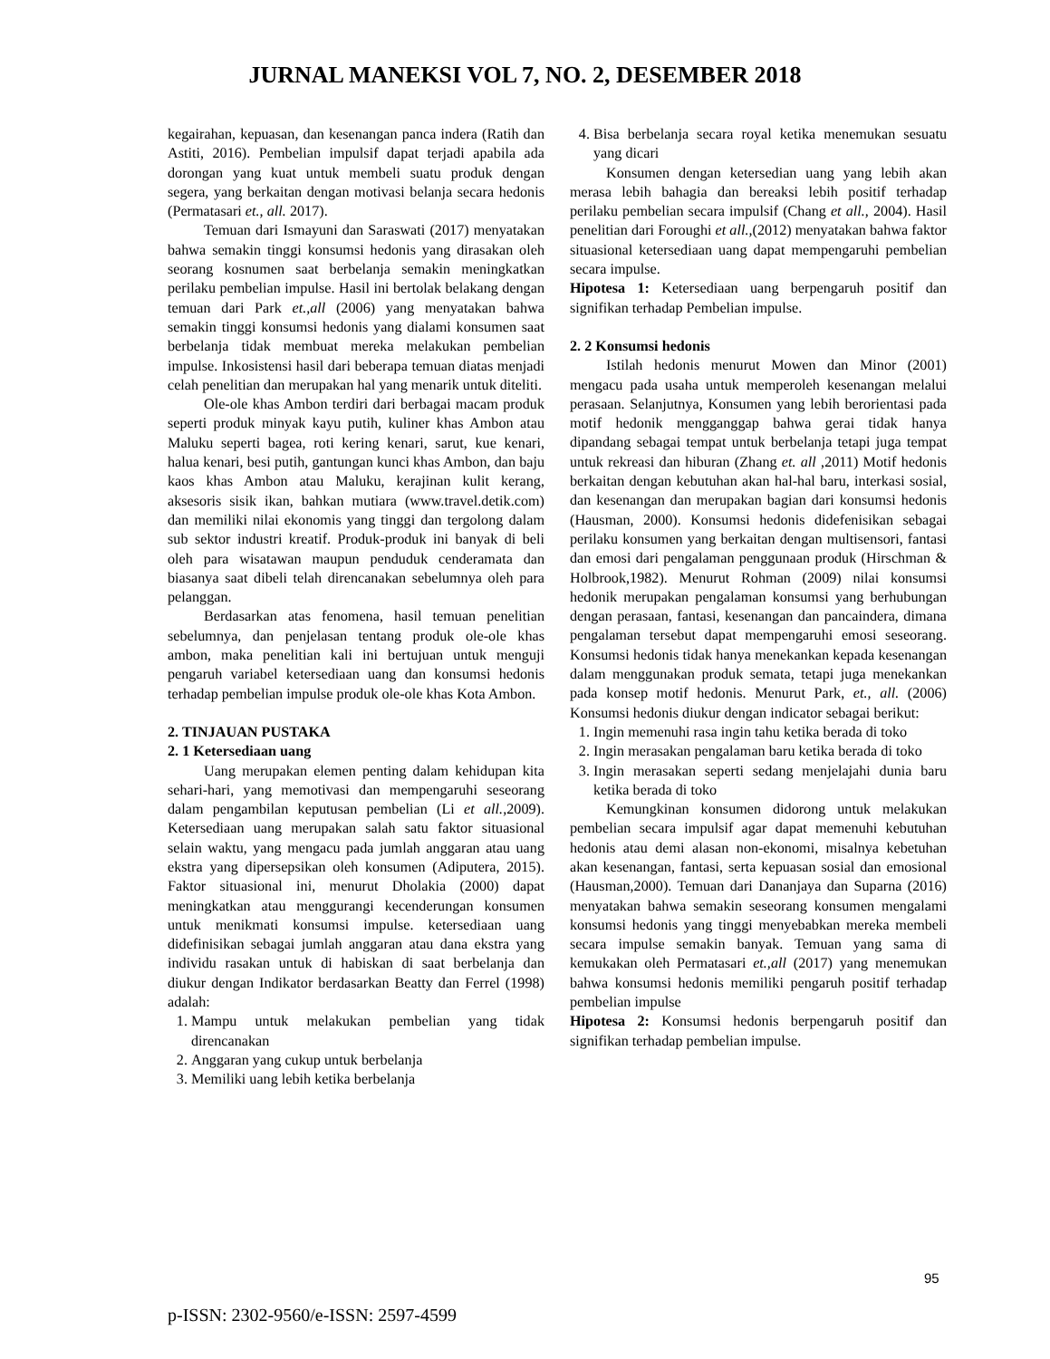JURNAL MANEKSI VOL 7, NO. 2, DESEMBER 2018
kegairahan, kepuasan, dan kesenangan panca indera (Ratih dan Astiti, 2016). Pembelian impulsif dapat terjadi apabila ada dorongan yang kuat untuk membeli suatu produk dengan segera, yang berkaitan dengan motivasi belanja secara hedonis (Permatasari et., all. 2017).
Temuan dari Ismayuni dan Saraswati (2017) menyatakan bahwa semakin tinggi konsumsi hedonis yang dirasakan oleh seorang kosnumen saat berbelanja semakin meningkatkan perilaku pembelian impulse. Hasil ini bertolak belakang dengan temuan dari Park et.,all (2006) yang menyatakan bahwa semakin tinggi konsumsi hedonis yang dialami konsumen saat berbelanja tidak membuat mereka melakukan pembelian impulse. Inkosistensi hasil dari beberapa temuan diatas menjadi celah penelitian dan merupakan hal yang menarik untuk diteliti.
Ole-ole khas Ambon terdiri dari berbagai macam produk seperti produk minyak kayu putih, kuliner khas Ambon atau Maluku seperti bagea, roti kering kenari, sarut, kue kenari, halua kenari, besi putih, gantungan kunci khas Ambon, dan baju kaos khas Ambon atau Maluku, kerajinan kulit kerang, aksesoris sisik ikan, bahkan mutiara (www.travel.detik.com) dan memiliki nilai ekonomis yang tinggi dan tergolong dalam sub sektor industri kreatif. Produk-produk ini banyak di beli oleh para wisatawan maupun penduduk cenderamata dan biasanya saat dibeli telah direncanakan sebelumnya oleh para pelanggan.
Berdasarkan atas fenomena, hasil temuan penelitian sebelumnya, dan penjelasan tentang produk ole-ole khas ambon, maka penelitian kali ini bertujuan untuk menguji pengaruh variabel ketersediaan uang dan konsumsi hedonis terhadap pembelian impulse produk ole-ole khas Kota Ambon.
2. TINJAUAN PUSTAKA
2. 1 Ketersediaan uang
Uang merupakan elemen penting dalam kehidupan kita sehari-hari, yang memotivasi dan mempengaruhi seseorang dalam pengambilan keputusan pembelian (Li et all., 2009). Ketersediaan uang merupakan salah satu faktor situasional selain waktu, yang mengacu pada jumlah anggaran atau uang ekstra yang dipersepsikan oleh konsumen (Adiputera, 2015). Faktor situasional ini, menurut Dholakia (2000) dapat meningkatkan atau menggurangi kecenderungan konsumen untuk menikmati konsumsi impulse. ketersediaan uang didefinisikan sebagai jumlah anggaran atau dana ekstra yang individu rasakan untuk di habiskan di saat berbelanja dan diukur dengan Indikator berdasarkan Beatty dan Ferrel (1998) adalah:
1. Mampu untuk melakukan pembelian yang tidak direncanakan
2. Anggaran yang cukup untuk berbelanja
3. Memiliki uang lebih ketika berbelanja
4. Bisa berbelanja secara royal ketika menemukan sesuatu yang dicari
Konsumen dengan ketersedian uang yang lebih akan merasa lebih bahagia dan bereaksi lebih positif terhadap perilaku pembelian secara impulsif (Chang et all., 2004). Hasil penelitian dari Foroughi et all.,(2012) menyatakan bahwa faktor situasional ketersediaan uang dapat mempengaruhi pembelian secara impulse.
Hipotesa 1: Ketersediaan uang berpengaruh positif dan signifikan terhadap Pembelian impulse.
2. 2 Konsumsi hedonis
Istilah hedonis menurut Mowen dan Minor (2001) mengacu pada usaha untuk memperoleh kesenangan melalui perasaan. Selanjutnya, Konsumen yang lebih berorientasi pada motif hedonik mengganggap bahwa gerai tidak hanya dipandang sebagai tempat untuk berbelanja tetapi juga tempat untuk rekreasi dan hiburan (Zhang et. all ,2011) Motif hedonis berkaitan dengan kebutuhan akan hal-hal baru, interkasi sosial, dan kesenangan dan merupakan bagian dari konsumsi hedonis (Hausman, 2000). Konsumsi hedonis didefenisikan sebagai perilaku konsumen yang berkaitan dengan multisensori, fantasi dan emosi dari pengalaman penggunaan produk (Hirschman & Holbrook,1982). Menurut Rohman (2009) nilai konsumsi hedonik merupakan pengalaman konsumsi yang berhubungan dengan perasaan, fantasi, kesenangan dan pancaindera, dimana pengalaman tersebut dapat mempengaruhi emosi seseorang. Konsumsi hedonis tidak hanya menekankan kepada kesenangan dalam menggunakan produk semata, tetapi juga menekankan pada konsep motif hedonis. Menurut Park, et., all. (2006) Konsumsi hedonis diukur dengan indicator sebagai berikut:
1. Ingin memenuhi rasa ingin tahu ketika berada di toko
2. Ingin merasakan pengalaman baru ketika berada di toko
3. Ingin merasakan seperti sedang menjelajahi dunia baru ketika berada di toko
Kemungkinan konsumen didorong untuk melakukan pembelian secara impulsif agar dapat memenuhi kebutuhan hedonis atau demi alasan non-ekonomi, misalnya kebetuhan akan kesenangan, fantasi, serta kepuasan sosial dan emosional (Hausman,2000). Temuan dari Dananjaya dan Suparna (2016) menyatakan bahwa semakin seseorang konsumen mengalami konsumsi hedonis yang tinggi menyebabkan mereka membeli secara impulse semakin banyak. Temuan yang sama di kemukakan oleh Permatasari et.,all (2017) yang menemukan bahwa konsumsi hedonis memiliki pengaruh positif terhadap pembelian impulse
Hipotesa 2: Konsumsi hedonis berpengaruh positif dan signifikan terhadap pembelian impulse.
95
p-ISSN: 2302-9560/e-ISSN: 2597-4599